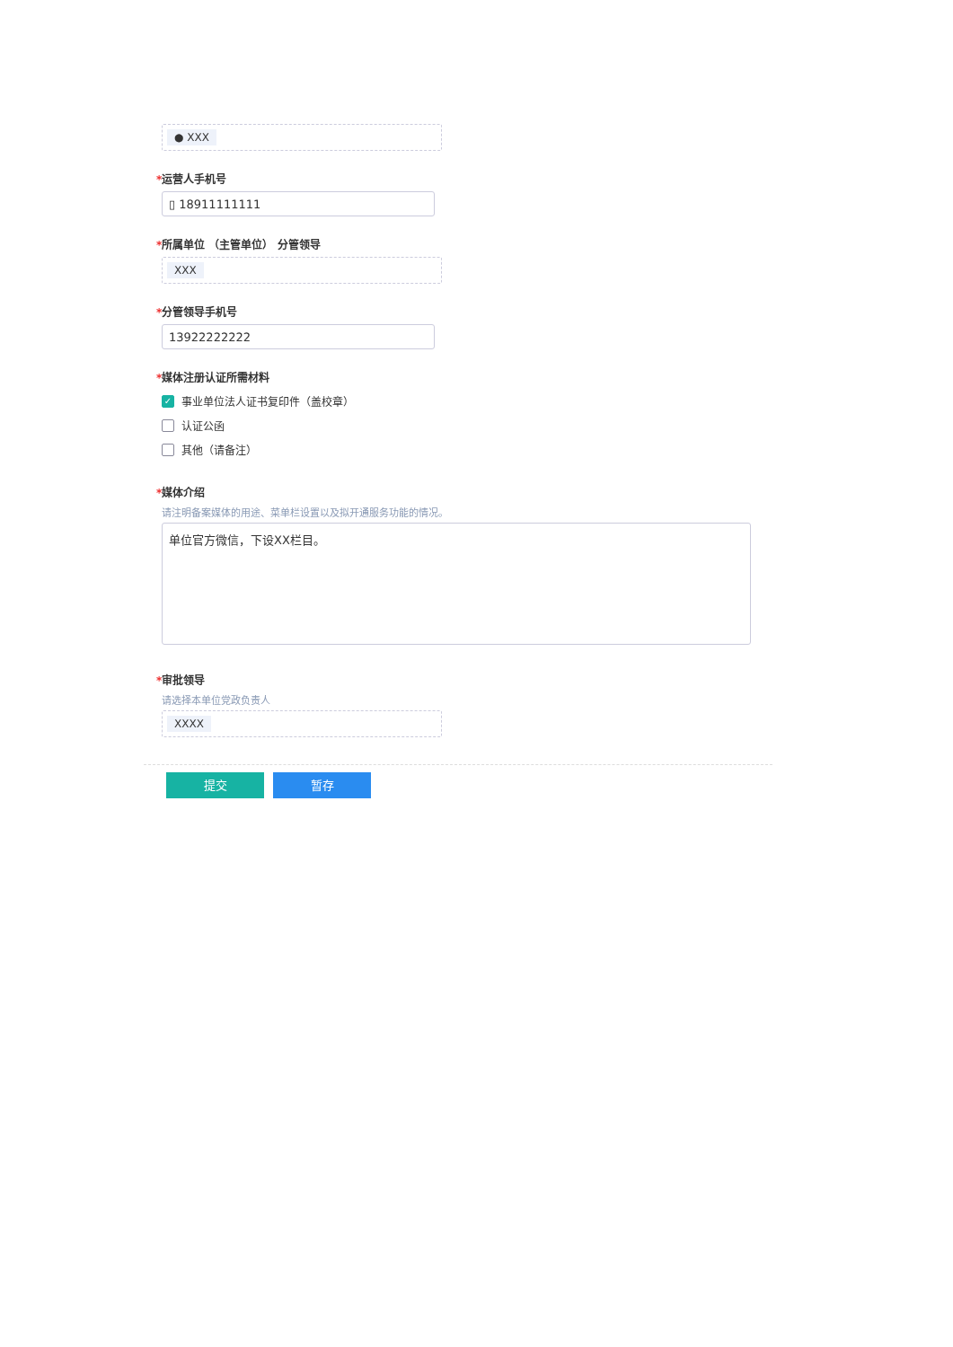● XXX
*运营人手机号
▯ 18911111111
*所属单位 （主管单位） 分管领导
XXX
*分管领导手机号
13922222222
*媒体注册认证所需材料
✓
事业单位法人证书复印件（盖校章）
认证公函
其他（请备注）
*媒体介绍
请注明备案媒体的用途、菜单栏设置以及拟开通服务功能的情况。
单位官方微信，下设XX栏目。
*审批领导
请选择本单位党政负责人
XXXX
提交 暂存